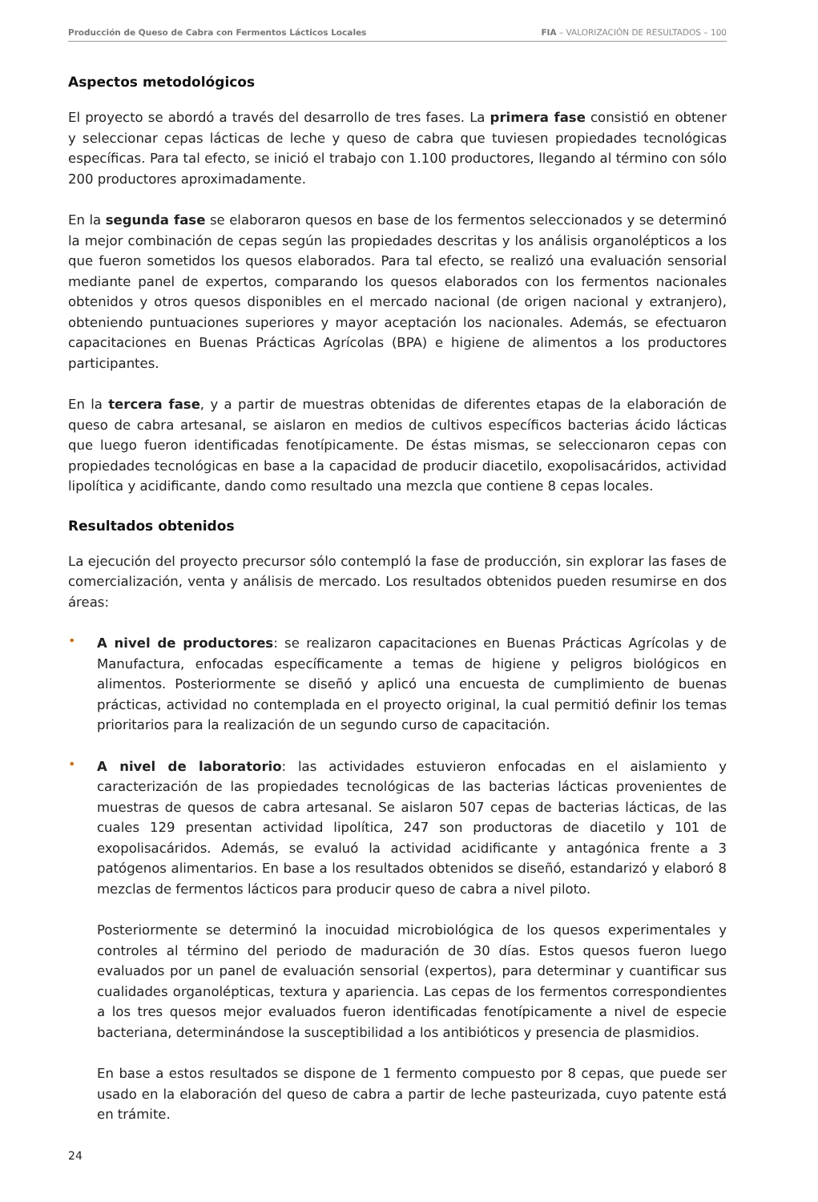Producción de Queso de Cabra con Fermentos Lácticos Locales FIA – VALORIZACIÓN DE RESULTADOS – 100
Aspectos metodológicos
El proyecto se abordó a través del desarrollo de tres fases. La primera fase consistió en obtener y seleccionar cepas lácticas de leche y queso de cabra que tuviesen propiedades tecnológicas específicas. Para tal efecto, se inició el trabajo con 1.100 productores, llegando al término con sólo 200 productores aproximadamente.
En la segunda fase se elaboraron quesos en base de los fermentos seleccionados y se determinó la mejor combinación de cepas según las propiedades descritas y los análisis organolépticos a los que fueron sometidos los quesos elaborados. Para tal efecto, se realizó una evaluación sensorial mediante panel de expertos, comparando los quesos elaborados con los fermentos nacionales obtenidos y otros quesos disponibles en el mercado nacional (de origen nacional y extranjero), obteniendo puntuaciones superiores y mayor aceptación los nacionales. Además, se efectuaron capacitaciones en Buenas Prácticas Agrícolas (BPA) e higiene de alimentos a los productores participantes.
En la tercera fase, y a partir de muestras obtenidas de diferentes etapas de la elaboración de queso de cabra artesanal, se aislaron en medios de cultivos específicos bacterias ácido lácticas que luego fueron identificadas fenotípicamente. De éstas mismas, se seleccionaron cepas con propiedades tecnológicas en base a la capacidad de producir diacetilo, exopolisacáridos, actividad lipolítica y acidificante, dando como resultado una mezcla que contiene 8 cepas locales.
Resultados obtenidos
La ejecución del proyecto precursor sólo contempló la fase de producción, sin explorar las fases de comercialización, venta y análisis de mercado. Los resultados obtenidos pueden resumirse en dos áreas:
•
A nivel de productores: se realizaron capacitaciones en Buenas Prácticas Agrícolas y de Manufactura, enfocadas específicamente a temas de higiene y peligros biológicos en alimentos. Posteriormente se diseñó y aplicó una encuesta de cumplimiento de buenas prácticas, actividad no contemplada en el proyecto original, la cual permitió definir los temas prioritarios para la realización de un segundo curso de capacitación.
•
A nivel de laboratorio: las actividades estuvieron enfocadas en el aislamiento y caracterización de las propiedades tecnológicas de las bacterias lácticas provenientes de muestras de quesos de cabra artesanal. Se aislaron 507 cepas de bacterias lácticas, de las cuales 129 presentan actividad lipolítica, 247 son productoras de diacetilo y 101 de exopolisacáridos. Además, se evaluó la actividad acidificante y antagónica frente a 3 patógenos alimentarios. En base a los resultados obtenidos se diseñó, estandarizó y elaboró 8 mezclas de fermentos lácticos para producir queso de cabra a nivel piloto.
Posteriormente se determinó la inocuidad microbiológica de los quesos experimentales y controles al término del periodo de maduración de 30 días. Estos quesos fueron luego evaluados por un panel de evaluación sensorial (expertos), para determinar y cuantificar sus cualidades organolépticas, textura y apariencia. Las cepas de los fermentos correspondientes a los tres quesos mejor evaluados fueron identificadas fenotípicamente a nivel de especie bacteriana, determinándose la susceptibilidad a los antibióticos y presencia de plasmidios.
En base a estos resultados se dispone de 1 fermento compuesto por 8 cepas, que puede ser usado en la elaboración del queso de cabra a partir de leche pasteurizada, cuyo patente está en trámite.
24